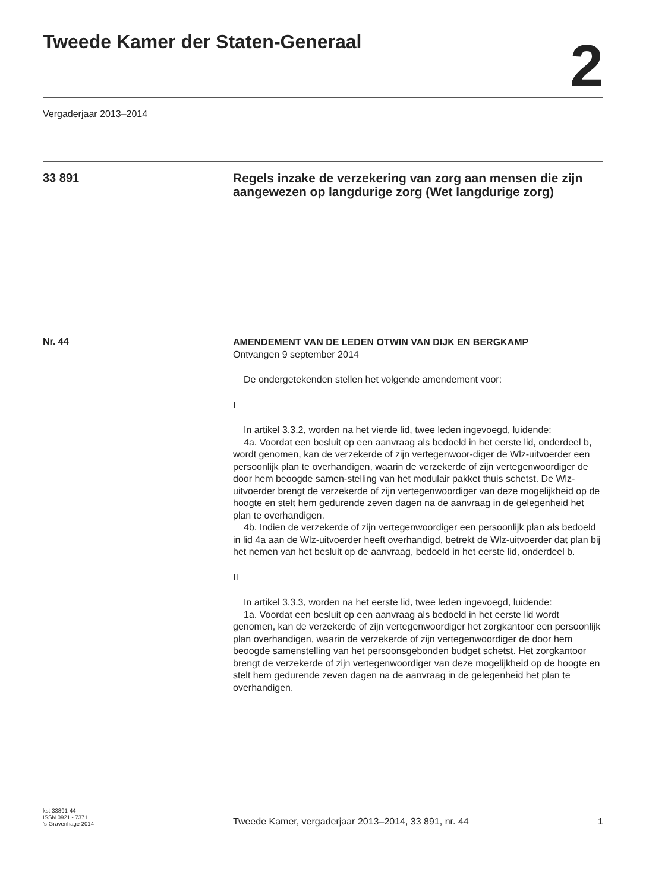Tweede Kamer der Staten-Generaal
2
Vergaderjaar 2013–2014
33 891
Regels inzake de verzekering van zorg aan mensen die zijn aangewezen op langdurige zorg (Wet langdurige zorg)
Nr. 44
AMENDEMENT VAN DE LEDEN OTWIN VAN DIJK EN BERGKAMP
Ontvangen 9 september 2014
De ondergetekenden stellen het volgende amendement voor:
I
In artikel 3.3.2, worden na het vierde lid, twee leden ingevoegd, luidende:
4a. Voordat een besluit op een aanvraag als bedoeld in het eerste lid, onderdeel b, wordt genomen, kan de verzekerde of zijn vertegenwoor-diger de Wlz-uitvoerder een persoonlijk plan te overhandigen, waarin de verzekerde of zijn vertegenwoordiger de door hem beoogde samen-stelling van het modulair pakket thuis schetst. De Wlz-uitvoerder brengt de verzekerde of zijn vertegenwoordiger van deze mogelijkheid op de hoogte en stelt hem gedurende zeven dagen na de aanvraag in de gelegenheid het plan te overhandigen.
4b. Indien de verzekerde of zijn vertegenwoordiger een persoonlijk plan als bedoeld in lid 4a aan de Wlz-uitvoerder heeft overhandigd, betrekt de Wlz-uitvoerder dat plan bij het nemen van het besluit op de aanvraag, bedoeld in het eerste lid, onderdeel b.
II
In artikel 3.3.3, worden na het eerste lid, twee leden ingevoegd, luidende:
1a. Voordat een besluit op een aanvraag als bedoeld in het eerste lid wordt genomen, kan de verzekerde of zijn vertegenwoordiger het zorgkantoor een persoonlijk plan overhandigen, waarin de verzekerde of zijn vertegenwoordiger de door hem beoogde samenstelling van het persoonsgebonden budget schetst. Het zorgkantoor brengt de verzekerde of zijn vertegenwoordiger van deze mogelijkheid op de hoogte en stelt hem gedurende zeven dagen na de aanvraag in de gelegenheid het plan te overhandigen.
kst-33891-44
ISSN 0921 - 7371
’s-Gravenhage 2014
Tweede Kamer, vergaderjaar 2013–2014, 33 891, nr. 44
1